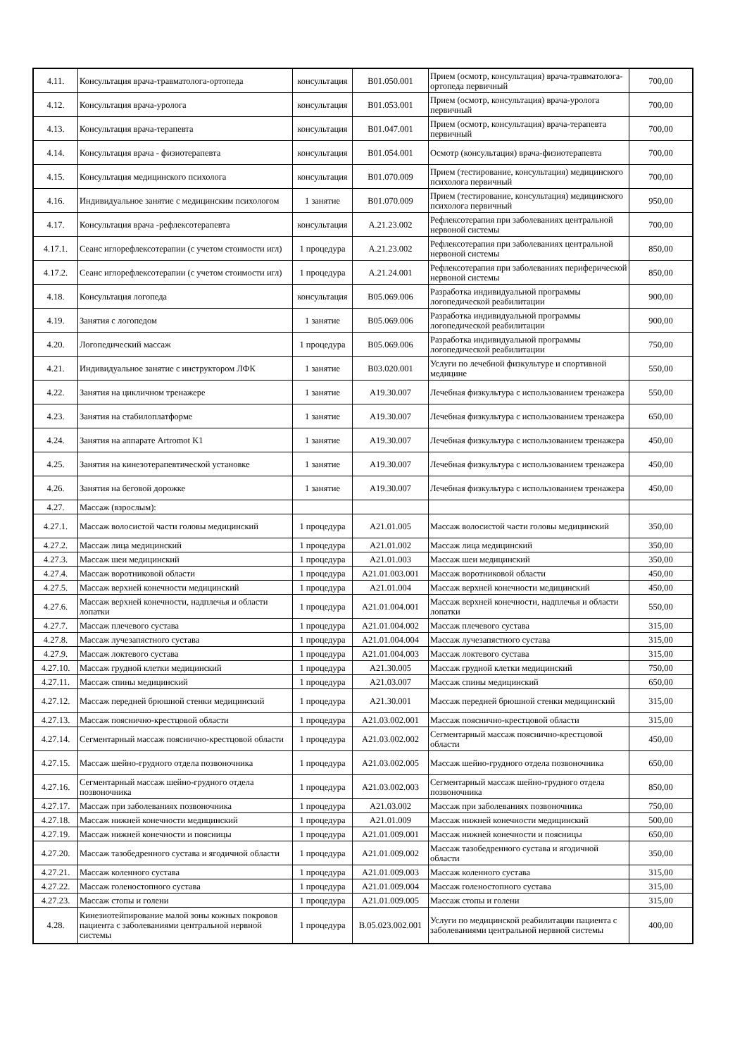| 4.11. | Консультация врача-травматолога-ортопеда | консультация | B01.050.001 | Прием (осмотр, консультация) врача-травматолога-ортопеда первичный | 700,00 |
| 4.12. | Консультация врача-уролога | консультация | B01.053.001 | Прием (осмотр, консультация) врача-уролога первичный | 700,00 |
| 4.13. | Консультация врача-терапевта | консультация | B01.047.001 | Прием (осмотр, консультация) врача-терапевта первичный | 700,00 |
| 4.14. | Консультация врача - физиотерапевта | консультация | B01.054.001 | Осмотр (консультация) врача-физиотерапевта | 700,00 |
| 4.15. | Консультация медицинского психолога | консультация | B01.070.009 | Прием (тестирование, консультация) медицинского психолога первичный | 700,00 |
| 4.16. | Индивидуальное занятие с медицинским психологом | 1 занятие | B01.070.009 | Прием (тестирование, консультация) медицинского психолога первичный | 950,00 |
| 4.17. | Консультация врача -рефлексотерапевта | консультация | А.21.23.002 | Рефлексотерапия при заболеваниях центральной нервоной системы | 700,00 |
| 4.17.1. | Сеанс иглорефлексотерапии (с учетом стоимости игл) | 1 процедура | А.21.23.002 | Рефлексотерапия при заболеваниях центральной нервоной системы | 850,00 |
| 4.17.2. | Сеанс иглорефлексотерапии (с учетом стоимости игл) | 1 процедура | А.21.24.001 | Рефлексотерапия при заболеваниях периферической нервоной системы | 850,00 |
| 4.18. | Консультация логопеда | консультация | B05.069.006 | Разработка индивидуальной программы логопедической реабилитации | 900,00 |
| 4.19. | Занятия с логопедом | 1 занятие | B05.069.006 | Разработка индивидуальной программы логопедической реабилитации | 900,00 |
| 4.20. | Логопедический массаж | 1 процедура | B05.069.006 | Разработка индивидуальной программы логопедической реабилитации | 750,00 |
| 4.21. | Индивидуальное занятие с инструктором ЛФК | 1 занятие | B03.020.001 | Услуги по лечебной физкультуре и спортивной медицине | 550,00 |
| 4.22. | Занятия на цикличном тренажере | 1 занятие | A19.30.007 | Лечебная физкультура с использованием тренажера | 550,00 |
| 4.23. | Занятия на стабилоплатформе | 1 занятие | A19.30.007 | Лечебная физкультура с использованием тренажера | 650,00 |
| 4.24. | Занятия на аппарате Artromot K1 | 1 занятие | A19.30.007 | Лечебная физкультура с использованием тренажера | 450,00 |
| 4.25. | Занятия на кинезотерапевтической установке | 1 занятие | A19.30.007 | Лечебная физкультура с использованием тренажера | 450,00 |
| 4.26. | Занятия на беговой дорожке | 1 занятие | A19.30.007 | Лечебная физкультура с использованием тренажера | 450,00 |
| 4.27. | Массаж (взрослым): | | | | |
| 4.27.1. | Массаж волосистой части головы медицинский | 1 процедура | A21.01.005 | Массаж волосистой части головы медицинский | 350,00 |
| 4.27.2. | Массаж лица медицинский | 1 процедура | A21.01.002 | Массаж лица медицинский | 350,00 |
| 4.27.3. | Массаж шеи медицинский | 1 процедура | A21.01.003 | Массаж шеи медицинский | 350,00 |
| 4.27.4. | Массаж воротниковой области | 1 процедура | A21.01.003.001 | Массаж воротниковой области | 450,00 |
| 4.27.5. | Массаж верхней конечности медицинский | 1 процедура | A21.01.004 | Массаж верхней конечности медицинский | 450,00 |
| 4.27.6. | Массаж верхней конечности, надплечья и области лопатки | 1 процедура | A21.01.004.001 | Массаж верхней конечности, надплечья и области лопатки | 550,00 |
| 4.27.7. | Массаж плечевого сустава | 1 процедура | A21.01.004.002 | Массаж плечевого сустава | 315,00 |
| 4.27.8. | Массаж лучезапястного сустава | 1 процедура | A21.01.004.004 | Массаж лучезапястного сустава | 315,00 |
| 4.27.9. | Массаж локтевого сустава | 1 процедура | A21.01.004.003 | Массаж локтевого сустава | 315,00 |
| 4.27.10. | Массаж грудной клетки медицинский | 1 процедура | A21.30.005 | Массаж грудной клетки медицинский | 750,00 |
| 4.27.11. | Массаж спины медицинский | 1 процедура | A21.03.007 | Массаж спины медицинский | 650,00 |
| 4.27.12. | Массаж передней брюшной стенки медицинский | 1 процедура | A21.30.001 | Массаж передней брюшной стенки медицинский | 315,00 |
| 4.27.13. | Массаж пояснично-крестцовой области | 1 процедура | A21.03.002.001 | Массаж пояснично-крестцовой области | 315,00 |
| 4.27.14. | Сегментарный массаж пояснично-крестцовой области | 1 процедура | A21.03.002.002 | Сегментарный массаж пояснично-крестцовой области | 450,00 |
| 4.27.15. | Массаж шейно-грудного отдела позвоночника | 1 процедура | A21.03.002.005 | Массаж шейно-грудного отдела позвоночника | 650,00 |
| 4.27.16. | Сегментарный массаж шейно-грудного отдела позвоночника | 1 процедура | A21.03.002.003 | Сегментарный массаж шейно-грудного отдела позвоночника | 850,00 |
| 4.27.17. | Массаж при заболеваниях позвоночника | 1 процедура | A21.03.002 | Массаж при заболеваниях позвоночника | 750,00 |
| 4.27.18. | Массаж нижней конечности медицинский | 1 процедура | A21.01.009 | Массаж нижней конечности медицинский | 500,00 |
| 4.27.19. | Массаж нижней конечности и поясницы | 1 процедура | A21.01.009.001 | Массаж нижней конечности и поясницы | 650,00 |
| 4.27.20. | Массаж тазобедренного сустава и ягодичной области | 1 процедура | A21.01.009.002 | Массаж тазобедренного сустава и ягодичной области | 350,00 |
| 4.27.21. | Массаж коленного сустава | 1 процедура | A21.01.009.003 | Массаж коленного сустава | 315,00 |
| 4.27.22. | Массаж голеностопного сустава | 1 процедура | A21.01.009.004 | Массаж голеностопного сустава | 315,00 |
| 4.27.23. | Массаж стопы и голени | 1 процедура | A21.01.009.005 | Массаж стопы и голени | 315,00 |
| 4.28. | Кинезиотейпирование малой зоны кожных покровов пациента с заболеваниями центральной нервной системы | 1 процедура | B.05.023.002.001 | Услуги по медицинской реабилитации пациента с заболеваниями центральной нервной системы | 400,00 |